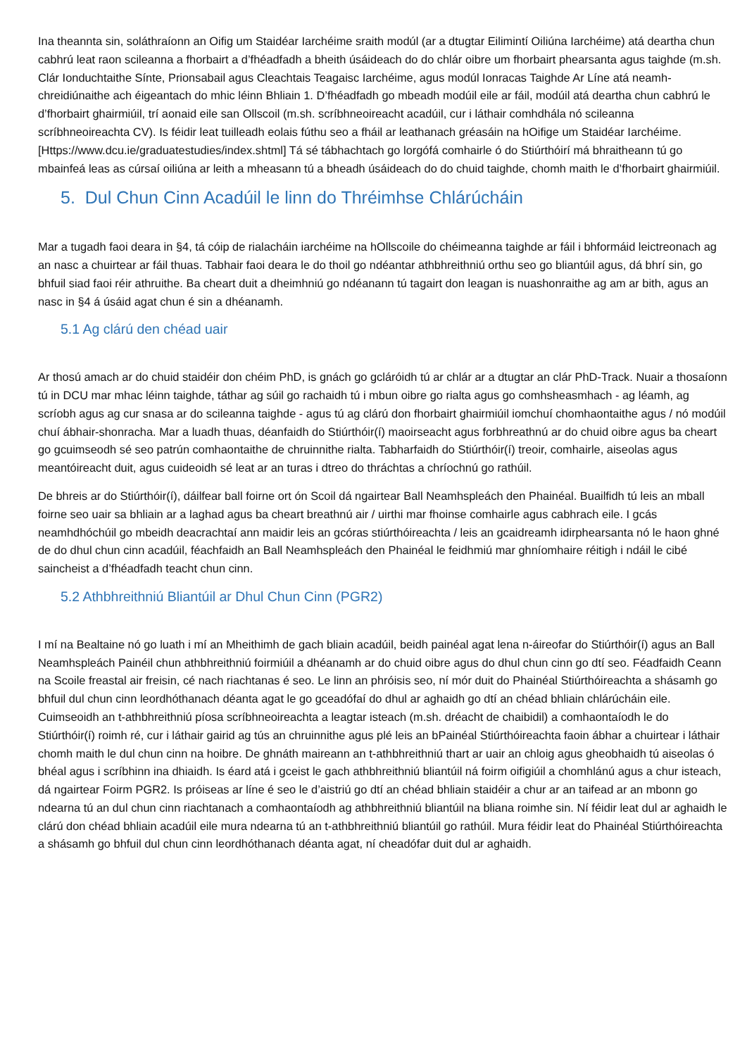Ina theannta sin, soláthraíonn an Oifig um Staidéar Iarchéime sraith modúl (ar a dtugtar Eilimintí Oiliúna Iarchéime) atá deartha chun cabhrú leat raon scileanna a fhorbairt a d’fhéadfadh a bheith úsáideach do do chlár oibre um fhorbairt phearsanta agus taighde (m.sh. Clár Ionduchtaithe Sínte, Prionsabail agus Cleachtais Teagaisc Iarchéime, agus modúl Ionracas Taighde Ar Líne atá neamh-chreidiúnaithe ach éigeantach do mhic léinn Bhliain 1. D’fhéadfadh go mbeadh modúil eile ar fáil, modúil atá deartha chun cabhrú le d’fhorbairt ghairmiúil, trí aonaid eile san Ollscoil (m.sh. scríbhneoireacht acadúil, cur i láthair comhdhála nó scileanna scríbhneoireachta CV). Is féidir leat tuilleadh eolais fúthu seo a fháil ar leathanach gréasáin na hOifige um Staidéar Iarchéime. [Https://www.dcu.ie/graduatestudies/index.shtml] Tá sé tábhachtach go lorgófá comhairle ó do Stiúrthóirí má bhraitheann tú go mbainfeá leas as cúrsaí oiliúna ar leith a mheasann tú a bheadh úsáideach do do chuid taighde, chomh maith le d’fhorbairt ghairmiúil.
5. Dul Chun Cinn Acadúil le linn do Thréimhse Chlárúcháin
Mar a tugadh faoi deara in §4, tá cóip de rialacháin iarchéime na hOllscoile do chéimeanna taighde ar fáil i bhformáid leictreonach ag an nasc a chuirtear ar fáil thuas. Tabhair faoi deara le do thoil go ndéantar athbhreithniú orthu seo go bliantúil agus, dá bhrí sin, go bhfuil siad faoi réir athruithe. Ba cheart duit a dheimhniú go ndéanann tú tagairt don leagan is nuashonraithe ag am ar bith, agus an nasc in §4 á úsáid agat chun é sin a dhéanamh.
5.1 Ag clárú den chéad uair
Ar thosú amach ar do chuid staidéir don chéim PhD, is gnách go gcláróidh tú ar chlár ar a dtugtar an clár PhD-Track. Nuair a thosaíonn tú in DCU mar mhac léinn taighde, táthar ag súil go rachaidh tú i mbun oibre go rialta agus go comhsheasmhach - ag léamh, ag scríobh agus ag cur snasa ar do scileanna taighde - agus tú ag clárú don fhorbairt ghairmiúil iomchuí chomhaontaithe agus / nó modúil chuí ábhair-shonracha. Mar a luadh thuas, déanfaidh do Stiúrthóir(í) maoirseacht agus forbhreathnú ar do chuid oibre agus ba cheart go gcuimseodh sé seo patrún comhaontaithe de chruinnithe rialta. Tabharfaidh do Stiúrthóir(í) treoir, comhairle, aiseolas agus meantóireacht duit, agus cuideoidh sé leat ar an turas i dtreo do thráchtas a chríochnú go rathúil.
De bhreis ar do Stiúrthóir(í), dáilfear ball foirne ort ón Scoil dá ngairtear Ball Neamhspleách den Phainéal. Buailfidh tú leis an mball foirne seo uair sa bhliain ar a laghad agus ba cheart breathnú air / uirthi mar fhoinse comhairle agus cabhrach eile. I gcás neamhdhóchúil go mbeidh deacrachtaí ann maidir leis an gcóras stiúrthóireachta / leis an gcaidreamh idirphearsanta nó le haon ghné de do dhul chun cinn acadúil, féachfaidh an Ball Neamhspleách den Phainéal le feidhmiú mar ghníomhaire réitigh i ndáil le cibé saincheist a d’fhéadfadh teacht chun cinn.
5.2 Athbhreithniú Bliantúil ar Dhul Chun Cinn (PGR2)
I mí na Bealtaine nó go luath i mí an Mheithimh de gach bliain acadúil, beidh painéal agat lena n-áireofar do Stiúrthóir(í) agus an Ball Neamhspleách Painéil chun athbhreithniú foirmiúil a dhéanamh ar do chuid oibre agus do dhul chun cinn go dtí seo. Féadfaidh Ceann na Scoile freastal air freisin, cé nach riachtanas é seo. Le linn an phróisis seo, ní mór duit do Phainéal Stiúrthóireachta a shásamh go bhfuil dul chun cinn leordhóthanach déanta agat le go gceadófaí do dhul ar aghaidh go dtí an chéad bhliain chlárúcháin eile. Cuimseoidh an t-athbhreithniú píosa scríbhneoireachta a leagtar isteach (m.sh. dréacht de chaibidil) a comhaontaíodh le do Stiúrthóir(í) roimh ré, cur i láthair gairid ag tús an chruinnithe agus plé leis an bPainéal Stiúrthóireachta faoin ábhar a chuirtear i láthair chomh maith le dul chun cinn na hoibre. De ghnáth maireann an t-athbhreithniú thart ar uair an chloig agus gheobhaidh tú aiseolas ó bhéal agus i scríbhinn ina dhiaidh. Is éard atá i gceist le gach athbhreithniú bliantúil ná foirm oifigiúil a chomhlánú agus a chur isteach, dá ngairtear Foirm PGR2. Is próiseas ar líne é seo le d’aistriú go dtí an chéad bhliain staidéir a chur ar an taifead ar an mbonn go ndearna tú an dul chun cinn riachtanach a comhaontaíodh ag athbhreithniú bliantúil na bliana roimhe sin. Ní féidir leat dul ar aghaidh le clárú don chéad bhliain acadúil eile mura ndearna tú an t-athbhreithniú bliantúil go rathúil. Mura féidir leat do Phainéal Stiúrthóireachta a shásamh go bhfuil dul chun cinn leordhóthanach déanta agat, ní cheadófar duit dul ar aghaidh.